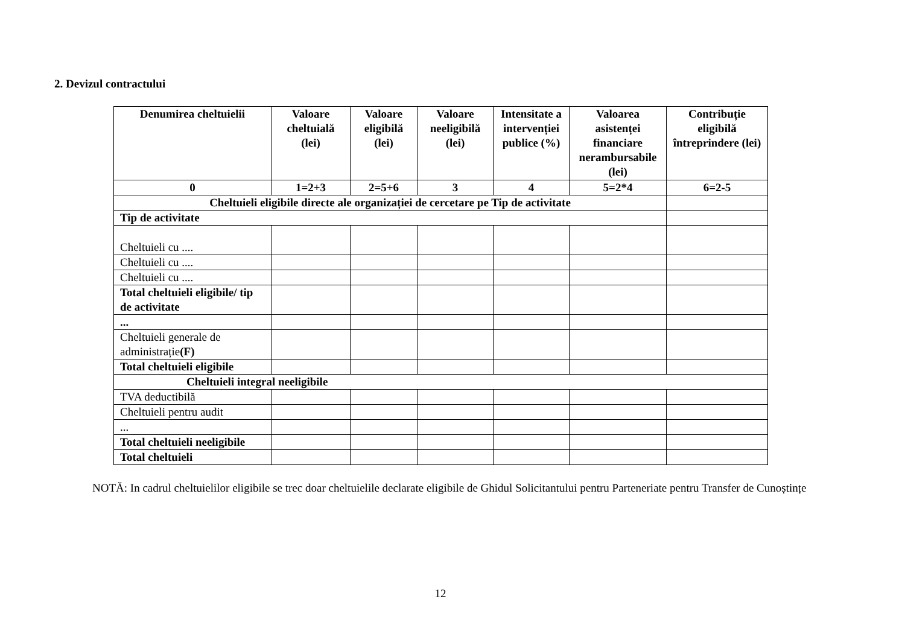2. Devizul contractului
| Denumirea cheltuielii | Valoare cheltuială (lei) | Valoare eligibilă (lei) | Valoare neeligibilă (lei) | Intensitate a intervenției publice (%) | Valoarea asistenței financiare nerambursabile (lei) | Contribuție eligibilă întreprindere (lei) |
| --- | --- | --- | --- | --- | --- | --- |
| 0 | 1=2+3 | 2=5+6 | 3 | 4 | 5=2*4 | 6=2-5 |
| Cheltuieli eligibile directe ale organizației de cercetare pe Tip de activitate | | | | | | |
| Tip de activitate | | | | | | |
| Cheltuieli cu .... | | | | | | |
| Cheltuieli cu .... | | | | | | |
| Cheltuieli cu .... | | | | | | |
| Total cheltuieli eligibile/ tip de activitate | | | | | | |
| ... | | | | | | |
| Cheltuieli generale de administrație (F) | | | | | | |
| Total cheltuieli eligibile | | | | | | |
| Cheltuieli integral neeligibile | | | | | | |
| TVA deductibilă | | | | | | |
| Cheltuieli pentru audit | | | | | | |
| ... | | | | | | |
| Total cheltuieli neeligibile | | | | | | |
| Total cheltuieli | | | | | | |
NOTĂ: In cadrul cheltuielilor eligibile se trec doar cheltuielile declarate eligibile de Ghidul Solicitantului pentru Parteneriate pentru Transfer de Cunoștințe
12